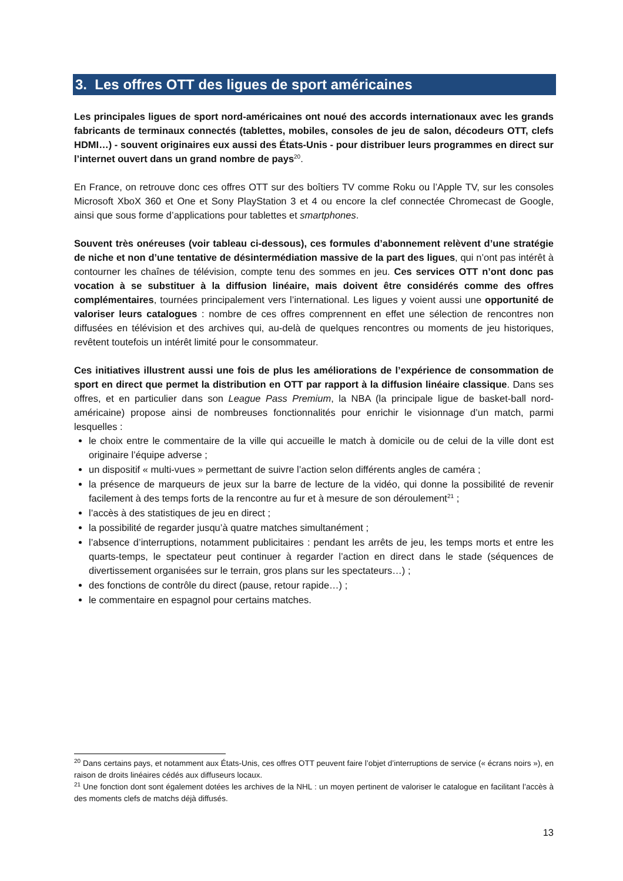3. Les offres OTT des ligues de sport américaines
Les principales ligues de sport nord-américaines ont noué des accords internationaux avec les grands fabricants de terminaux connectés (tablettes, mobiles, consoles de jeu de salon, décodeurs OTT, clefs HDMI…) - souvent originaires eux aussi des États-Unis - pour distribuer leurs programmes en direct sur l’internet ouvert dans un grand nombre de pays<sup>20</sup>.
En France, on retrouve donc ces offres OTT sur des boîtiers TV comme Roku ou l’Apple TV, sur les consoles Microsoft XboX 360 et One et Sony PlayStation 3 et 4 ou encore la clef connectée Chromecast de Google, ainsi que sous forme d’applications pour tablettes et smartphones.
Souvent très onéreuses (voir tableau ci-dessous), ces formules d’abonnement relèvent d’une stratégie de niche et non d’une tentative de désintermédiation massive de la part des ligues, qui n’ont pas intérêt à contourner les chaînes de télévision, compte tenu des sommes en jeu. Ces services OTT n’ont donc pas vocation à se substituer à la diffusion linéaire, mais doivent être considérés comme des offres complémentaires, tournées principalement vers l’international. Les ligues y voient aussi une opportunité de valoriser leurs catalogues : nombre de ces offres comprennent en effet une sélection de rencontres non diffusées en télévision et des archives qui, au-delà de quelques rencontres ou moments de jeu historiques, revêtent toutefois un intérêt limité pour le consommateur.
Ces initiatives illustrent aussi une fois de plus les améliorations de l’expérience de consommation de sport en direct que permet la distribution en OTT par rapport à la diffusion linéaire classique. Dans ses offres, et en particulier dans son League Pass Premium, la NBA (la principale ligue de basket-ball nord-américaine) propose ainsi de nombreuses fonctionnalités pour enrichir le visionnage d’un match, parmi lesquelles :
le choix entre le commentaire de la ville qui accueille le match à domicile ou de celui de la ville dont est originaire l’équipe adverse ;
un dispositif « multi-vues » permettant de suivre l’action selon différents angles de caméra ;
la présence de marqueurs de jeux sur la barre de lecture de la vidéo, qui donne la possibilité de revenir facilement à des temps forts de la rencontre au fur et à mesure de son déroulement<sup>21</sup> ;
l’accès à des statistiques de jeu en direct ;
la possibilité de regarder jusqu’à quatre matches simultanément ;
l’absence d’interruptions, notamment publicitaires : pendant les arrêts de jeu, les temps morts et entre les quarts-temps, le spectateur peut continuer à regarder l’action en direct dans le stade (séquences de divertissement organisées sur le terrain, gros plans sur les spectateurs…) ;
des fonctions de contrôle du direct (pause, retour rapide…) ;
le commentaire en espagnol pour certains matches.
<sup>20</sup> Dans certains pays, et notamment aux États-Unis, ces offres OTT peuvent faire l’objet d’interruptions de service (« écrans noirs »), en raison de droits linéaires cédés aux diffuseurs locaux.
<sup>21</sup> Une fonction dont sont également dotées les archives de la NHL : un moyen pertinent de valoriser le catalogue en facilitant l’accès à des moments clefs de matchs déjà diffusés.
13